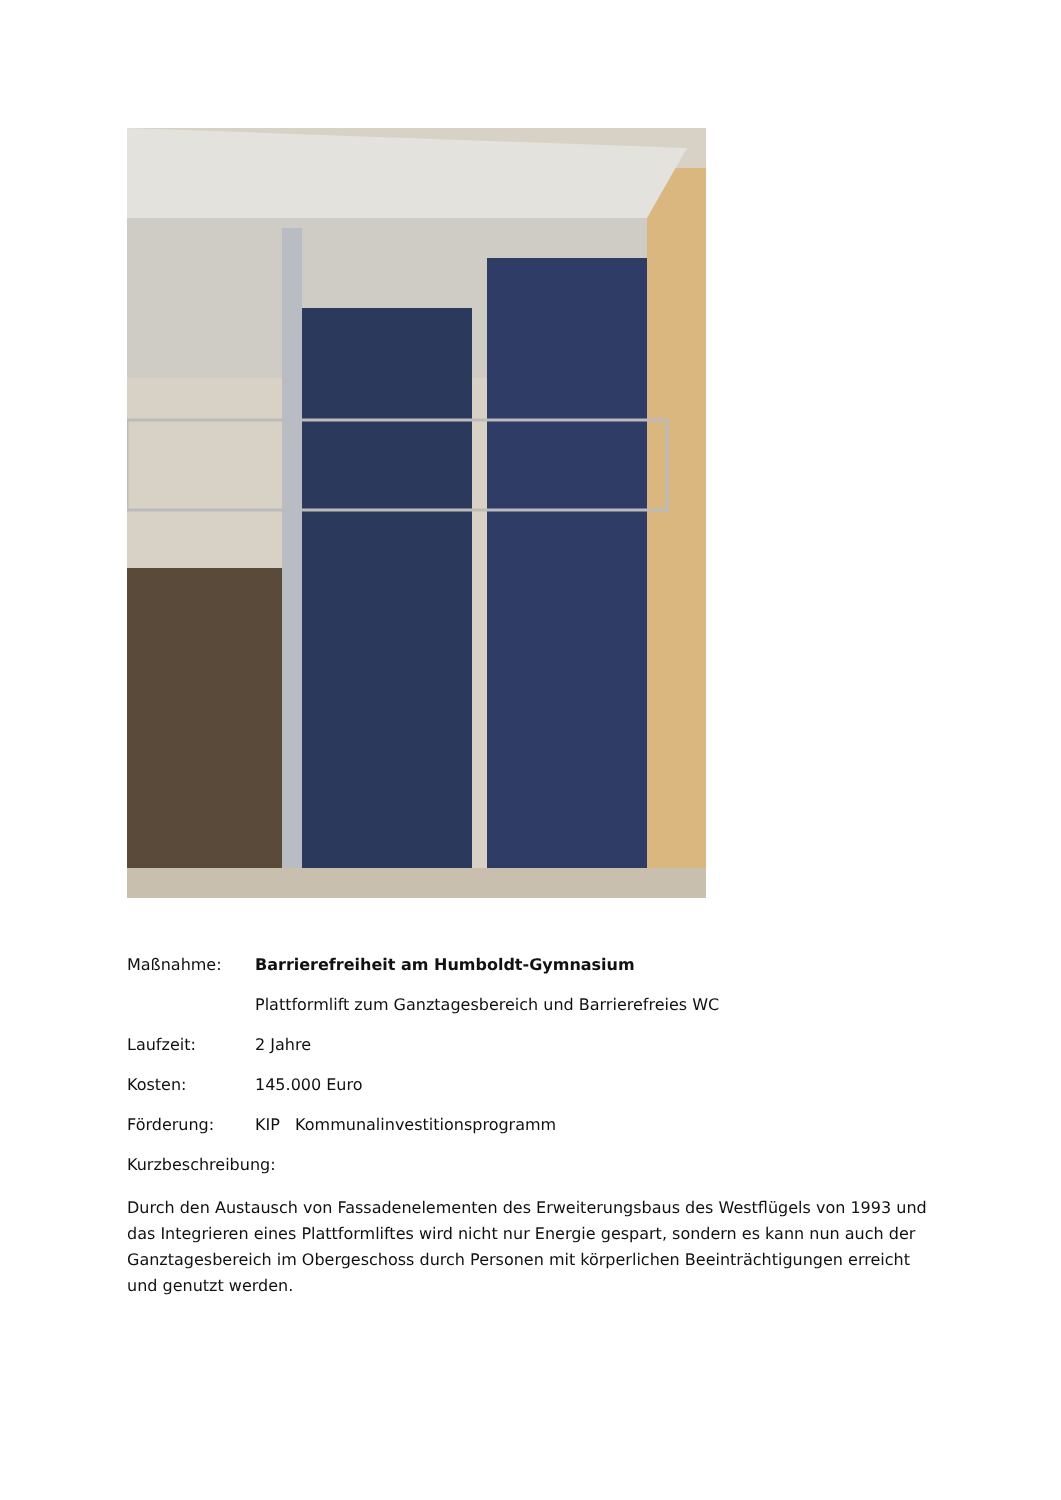Maßnahme: Barrierefreiheit am Humboldt-Gymnasium
Plattformlift zum Ganztagesbereich und Barrierefreies WC
Laufzeit: 2 Jahre
Kosten: 145.000 Euro
Förderung: KIP Kommunalinvestitionsprogramm
Kurzbeschreibung:
Durch den Austausch von Fassadenelementen des Erweiterungsbaus des Westflügels von 1993 und das Integrieren eines Plattformliftes wird nicht nur Energie gespart, sondern es kann nun auch der Ganztagesbereich im Obergeschoss durch Personen mit körperlichen Beeinträchtigungen erreicht und genutzt werden.